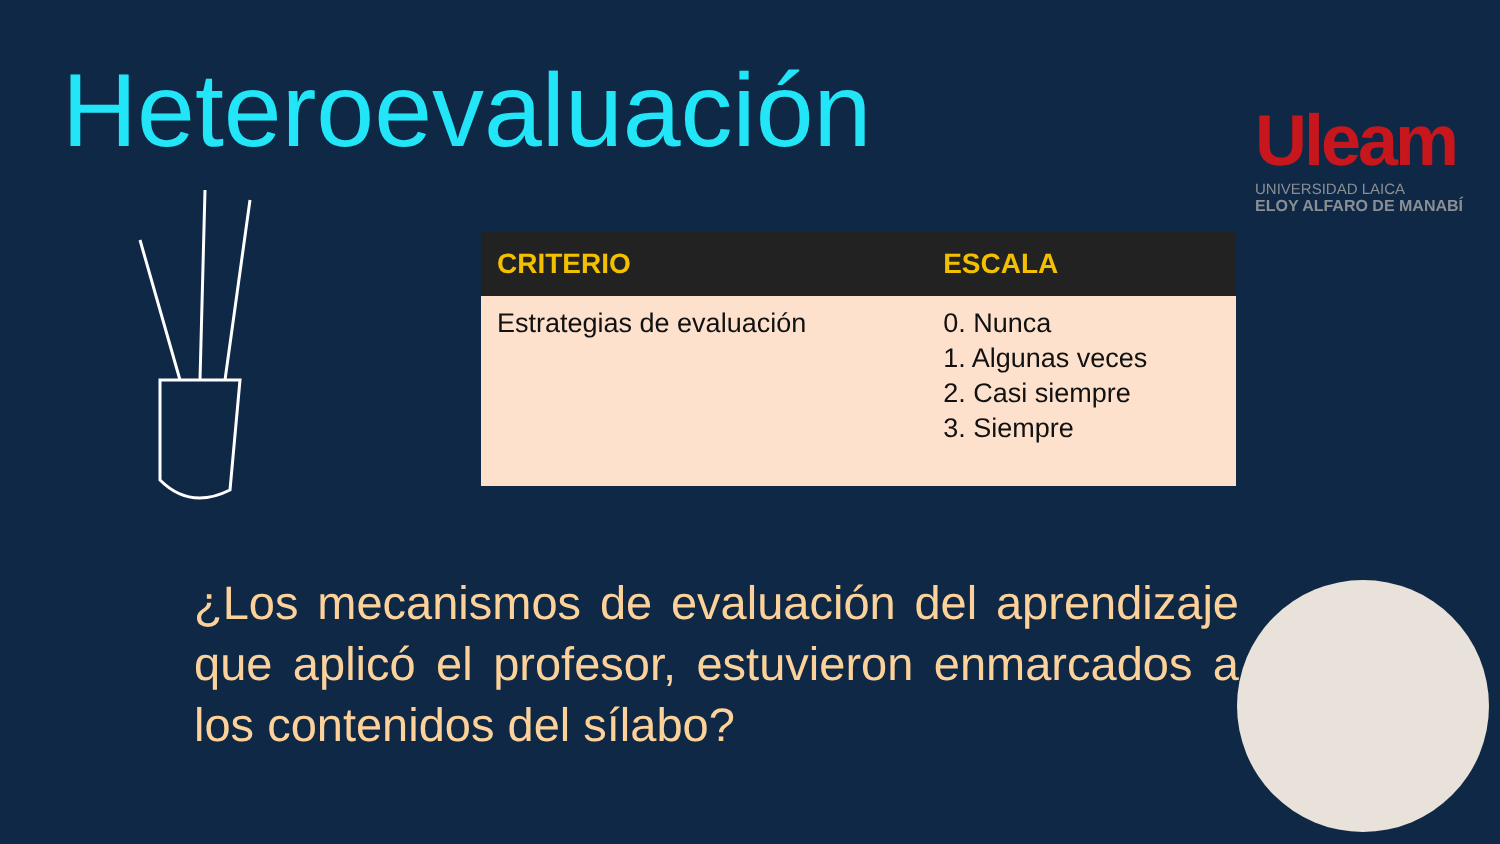Heteroevaluación
Uleam
UNIVERSIDAD LAICA
ELOY ALFARO DE MANABÍ
| CRITERIO | ESCALA |
| --- | --- |
| Estrategias de evaluación | 0. Nunca 1. Algunas veces 2. Casi siempre 3. Siempre |
¿Los mecanismos de evaluación del aprendizaje que aplicó el profesor, estuvieron enmarcados a los contenidos del sílabo?